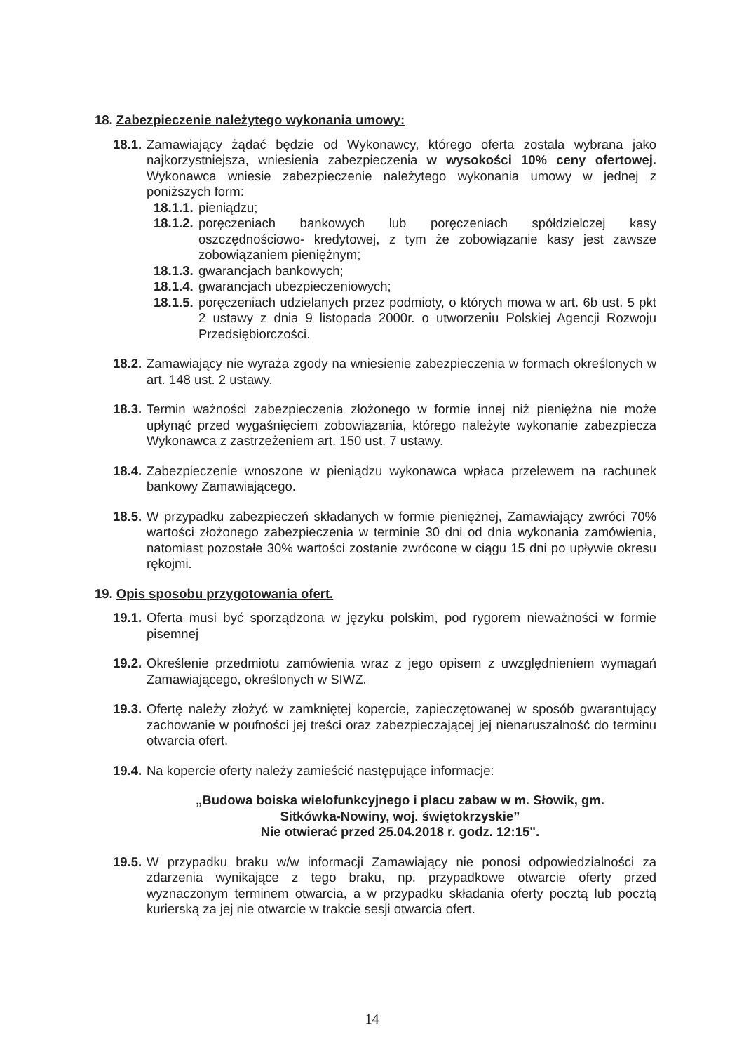18. Zabezpieczenie należytego wykonania umowy:
18.1. Zamawiający żądać będzie od Wykonawcy, którego oferta została wybrana jako najkorzystniejsza, wniesienia zabezpieczenia w wysokości 10% ceny ofertowej. Wykonawca wniesie zabezpieczenie należytego wykonania umowy w jednej z poniższych form:
18.1.1. pieniądzu;
18.1.2. poręczeniach bankowych lub poręczeniach spółdzielczej kasy oszczędnościowo- kredytowej, z tym że zobowiązanie kasy jest zawsze zobowiązaniem pieniężnym;
18.1.3. gwarancjach bankowych;
18.1.4. gwarancjach ubezpieczeniowych;
18.1.5. poręczeniach udzielanych przez podmioty, o których mowa w art. 6b ust. 5 pkt 2 ustawy z dnia 9 listopada 2000r. o utworzeniu Polskiej Agencji Rozwoju Przedsiębiorczości.
18.2. Zamawiający nie wyraża zgody na wniesienie zabezpieczenia w formach określonych w art. 148 ust. 2 ustawy.
18.3. Termin ważności zabezpieczenia złożonego w formie innej niż pieniężna nie może upłynąć przed wygaśnięciem zobowiązania, którego należyte wykonanie zabezpiecza Wykonawca z zastrzeżeniem art. 150 ust. 7 ustawy.
18.4. Zabezpieczenie wnoszone w pieniądzu wykonawca wpłaca przelewem na rachunek bankowy Zamawiającego.
18.5. W przypadku zabezpieczeń składanych w formie pieniężnej, Zamawiający zwróci 70% wartości złożonego zabezpieczenia w terminie 30 dni od dnia wykonania zamówienia, natomiast pozostałe 30% wartości zostanie zwrócone w ciągu 15 dni po upływie okresu rękojmi.
19. Opis sposobu przygotowania ofert.
19.1. Oferta musi być sporządzona w języku polskim, pod rygorem nieważności w formie pisemnej
19.2. Określenie przedmiotu zamówienia wraz z jego opisem z uwzględnieniem wymagań Zamawiającego, określonych w SIWZ.
19.3. Ofertę należy złożyć w zamkniętej kopercie, zapieczętowanej w sposób gwarantujący zachowanie w poufności jej treści oraz zabezpieczającej jej nienaruszalność do terminu otwarcia ofert.
19.4. Na kopercie oferty należy zamieścić następujące informacje:
„Budowa boiska wielofunkcyjnego i placu zabaw w m. Słowik, gm.
Sitkówka-Nowiny, woj. świętokrzyskie”
Nie otwierać przed 25.04.2018 r. godz. 12:15".
19.5. W przypadku braku w/w informacji Zamawiający nie ponosi odpowiedzialności za zdarzenia wynikające z tego braku, np. przypadkowe otwarcie oferty przed wyznaczonym terminem otwarcia, a w przypadku składania oferty pocztą lub pocztą kurierską za jej nie otwarcie w trakcie sesji otwarcia ofert.
14